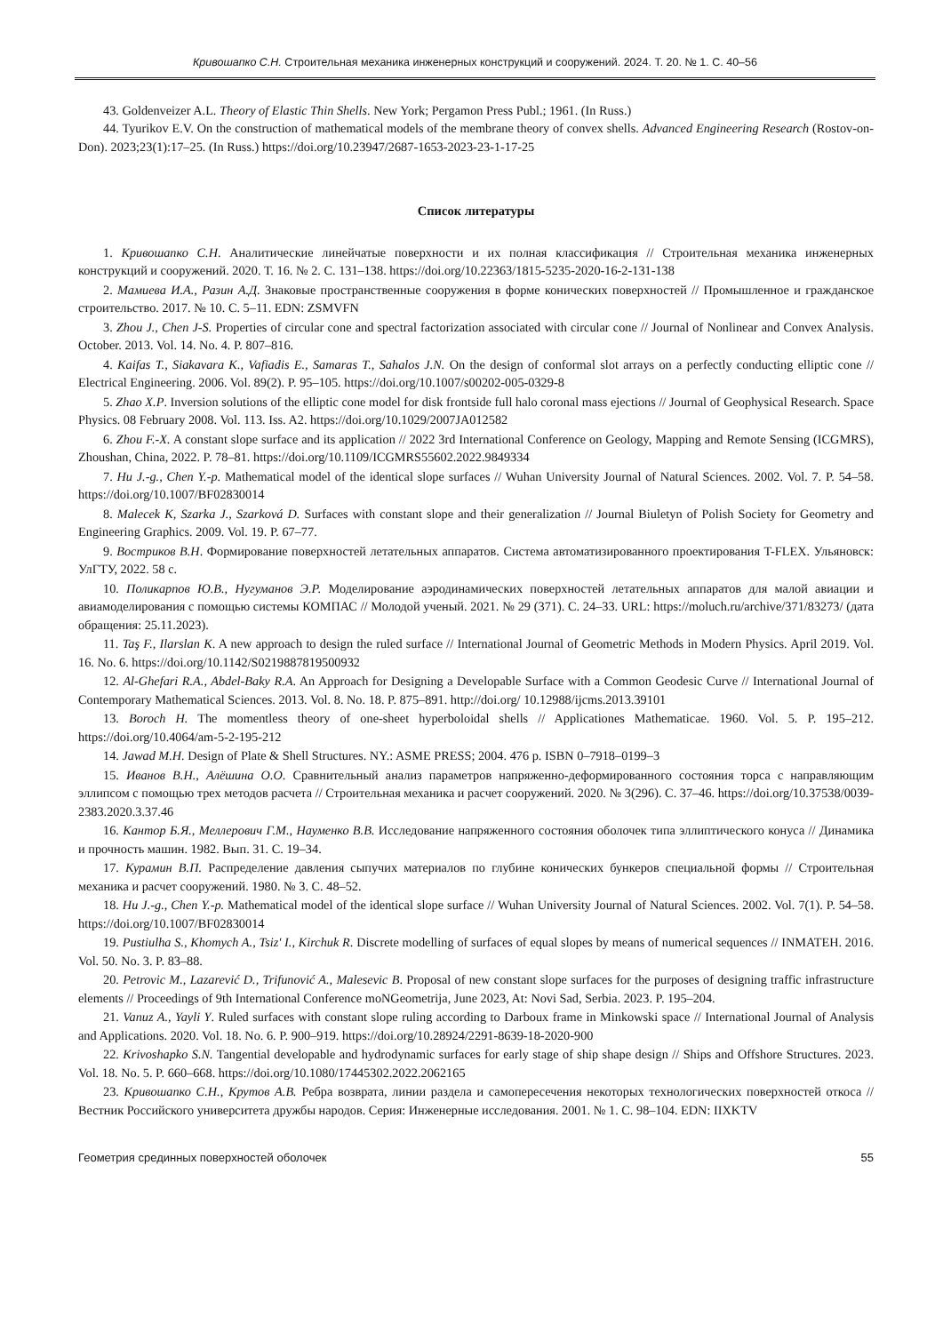Кривошапко С.Н. Строительная механика инженерных конструкций и сооружений. 2024. Т. 20. № 1. С. 40–56
43. Goldenveizer A.L. Theory of Elastic Thin Shells. New York; Pergamon Press Publ.; 1961. (In Russ.)
44. Tyurikov E.V. On the construction of mathematical models of the membrane theory of convex shells. Advanced Engineering Research (Rostov-on-Don). 2023;23(1):17–25. (In Russ.) https://doi.org/10.23947/2687-1653-2023-23-1-17-25
Список литературы
1. Кривошапко С.Н. Аналитические линейчатые поверхности и их полная классификация // Строительная механика инженерных конструкций и сооружений. 2020. Т. 16. № 2. С. 131–138. https://doi.org/10.22363/1815-5235-2020-16-2-131-138
2. Мамиева И.А., Разин А.Д. Знаковые пространственные сооружения в форме конических поверхностей // Промышленное и гражданское строительство. 2017. № 10. С. 5–11. EDN: ZSMVFN
3. Zhou J., Chen J-S. Properties of circular cone and spectral factorization associated with circular cone // Journal of Nonlinear and Convex Analysis. October. 2013. Vol. 14. No. 4. P. 807–816.
4. Kaifas T., Siakavara K., Vafiadis E., Samaras T., Sahalos J.N. On the design of conformal slot arrays on a perfectly conducting elliptic cone // Electrical Engineering. 2006. Vol. 89(2). P. 95–105. https://doi.org/10.1007/s00202-005-0329-8
5. Zhao X.P. Inversion solutions of the elliptic cone model for disk frontside full halo coronal mass ejections // Journal of Geophysical Research. Space Physics. 08 February 2008. Vol. 113. Iss. A2. https://doi.org/10.1029/2007JA012582
6. Zhou F.-X. A constant slope surface and its application // 2022 3rd International Conference on Geology, Mapping and Remote Sensing (ICGMRS), Zhoushan, China, 2022. P. 78–81. https://doi.org/10.1109/ICGMRS55602.2022.9849334
7. Hu J.-g., Chen Y.-p. Mathematical model of the identical slope surfaces // Wuhan University Journal of Natural Sciences. 2002. Vol. 7. P. 54–58. https://doi.org/10.1007/BF02830014
8. Malecek K, Szarka J., Szarková D. Surfaces with constant slope and their generalization // Journal Biuletyn of Polish Society for Geometry and Engineering Graphics. 2009. Vol. 19. P. 67–77.
9. Востриков В.Н. Формирование поверхностей летательных аппаратов. Система автоматизированного проектирования T-FLEX. Ульяновск: УлГТУ, 2022. 58 с.
10. Поликарпов Ю.В., Нугуманов Э.Р. Моделирование аэродинамических поверхностей летательных аппаратов для малой авиации и авиамоделирования с помощью системы КОМПАС // Молодой ученый. 2021. № 29 (371). С. 24–33. URL: https://moluch.ru/archive/371/83273/ (дата обращения: 25.11.2023).
11. Taş F., Ilarslan K. A new approach to design the ruled surface // International Journal of Geometric Methods in Modern Physics. April 2019. Vol. 16. No. 6. https://doi.org/10.1142/S0219887819500932
12. Al-Ghefari R.A., Abdel-Baky R.A. An Approach for Designing a Developable Surface with a Common Geodesic Curve // International Journal of Contemporary Mathematical Sciences. 2013. Vol. 8. No. 18. P. 875–891. http://doi.org/ 10.12988/ijcms.2013.39101
13. Boroch H. The momentless theory of one-sheet hyperboloidal shells // Applicationes Mathematicae. 1960. Vol. 5. P. 195–212. https://doi.org/10.4064/am-5-2-195-212
14. Jawad M.H. Design of Plate & Shell Structures. NY.: ASME PRESS; 2004. 476 p. ISBN 0–7918–0199–3
15. Иванов В.Н., Алёшина О.О. Сравнительный анализ параметров напряженно-деформированного состояния торса с направляющим эллипсом с помощью трех методов расчета // Строительная механика и расчет сооружений. 2020. № 3(296). С. 37–46. https://doi.org/10.37538/0039-2383.2020.3.37.46
16. Кантор Б.Я., Меллерович Г.М., Науменко В.В. Исследование напряженного состояния оболочек типа эллиптического конуса // Динамика и прочность машин. 1982. Вып. 31. С. 19–34.
17. Курамин В.П. Распределение давления сыпучих материалов по глубине конических бункеров специальной формы // Строительная механика и расчет сооружений. 1980. № 3. С. 48–52.
18. Hu J.-g., Chen Y.-p. Mathematical model of the identical slope surface // Wuhan University Journal of Natural Sciences. 2002. Vol. 7(1). P. 54–58. https://doi.org/10.1007/BF02830014
19. Pustiulha S., Khomych A., Tsiz' I., Kirchuk R. Discrete modelling of surfaces of equal slopes by means of numerical sequences // INMATEH. 2016. Vol. 50. No. 3. P. 83–88.
20. Petrovic M., Lazarević D., Trifunović A., Malesevic B. Proposal of new constant slope surfaces for the purposes of designing traffic infrastructure elements // Proceedings of 9th International Conference moNGeometrija, June 2023, At: Novi Sad, Serbia. 2023. P. 195–204.
21. Vanuz A., Yayli Y. Ruled surfaces with constant slope ruling according to Darboux frame in Minkowski space // International Journal of Analysis and Applications. 2020. Vol. 18. No. 6. P. 900–919. https://doi.org/10.28924/2291-8639-18-2020-900
22. Krivoshapko S.N. Tangential developable and hydrodynamic surfaces for early stage of ship shape design // Ships and Offshore Structures. 2023. Vol. 18. No. 5. P. 660–668. https://doi.org/10.1080/17445302.2022.2062165
23. Кривошапко С.Н., Крутов А.В. Ребра возврата, линии раздела и самопересечения некоторых технологических поверхностей откоса // Вестник Российского университета дружбы народов. Серия: Инженерные исследования. 2001. № 1. С. 98–104. EDN: IIXKTV
Геометрия срединных поверхностей оболочек 55